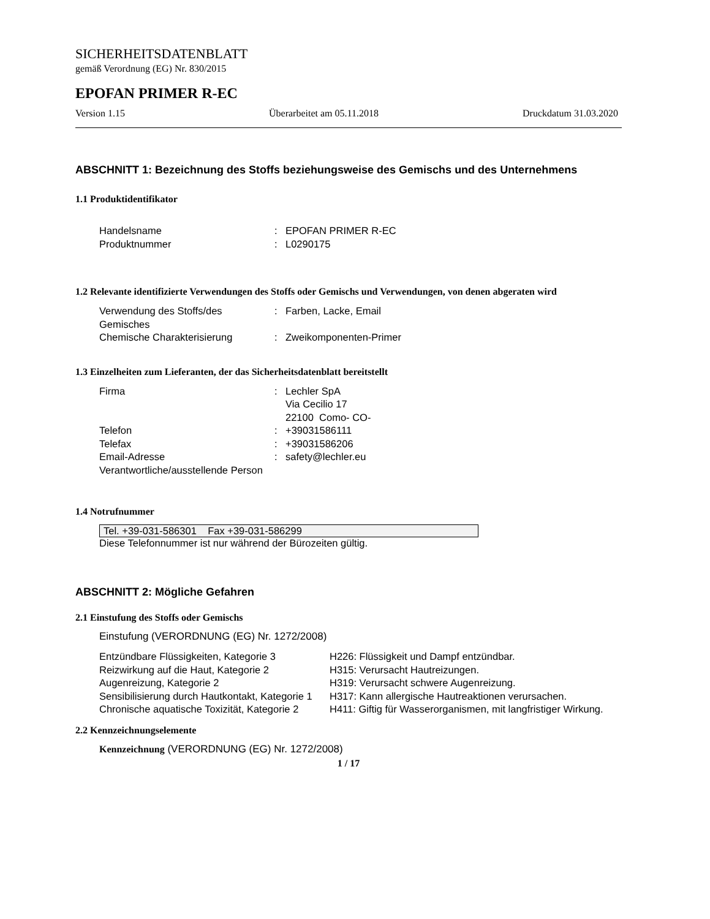SICHERHEITSDATENBLATT
gemäß Verordnung (EG) Nr. 830/2015
EPOFAN PRIMER R-EC
Version 1.15 Überarbeitet am 05.11.2018 Druckdatum 31.03.2020
ABSCHNITT 1: Bezeichnung des Stoffs beziehungsweise des Gemischs und des Unternehmens
1.1 Produktidentifikator
| Handelsname | : | EPOFAN PRIMER R-EC |
| Produktnummer | : | L0290175 |
1.2 Relevante identifizierte Verwendungen des Stoffs oder Gemischs und Verwendungen, von denen abgeraten wird
| Verwendung des Stoffs/des Gemisches | : | Farben, Lacke, Email |
| Chemische Charakterisierung | : | Zweikomponenten-Primer |
1.3 Einzelheiten zum Lieferanten, der das Sicherheitsdatenblatt bereitstellt
| Firma | : | Lechler SpA Via Cecilio 17 22100 Como- CO- |
| Telefon | : | +39031586111 |
| Telefax | : | +39031586206 |
| Email-Adresse Verantwortliche/ausstellende Person | : | safety@lechler.eu |
1.4 Notrufnummer
Tel. +39-031-586301 Fax +39-031-586299
Diese Telefonnummer ist nur während der Bürozeiten gültig.
ABSCHNITT 2: Mögliche Gefahren
2.1 Einstufung des Stoffs oder Gemischs
Einstufung (VERORDNUNG (EG) Nr. 1272/2008)
| Entzündbare Flüssigkeiten, Kategorie 3 | H226: Flüssigkeit und Dampf entzündbar. |
| Reizwirkung auf die Haut, Kategorie 2 | H315: Verursacht Hautreizungen. |
| Augenreizung, Kategorie 2 | H319: Verursacht schwere Augenreizung. |
| Sensibilisierung durch Hautkontakt, Kategorie 1 | H317: Kann allergische Hautreaktionen verursachen. |
| Chronische aquatische Toxizität, Kategorie 2 | H411: Giftig für Wasserorganismen, mit langfristiger Wirkung. |
2.2 Kennzeichnungselemente
Kennzeichnung (VERORDNUNG (EG) Nr. 1272/2008)
1 / 17